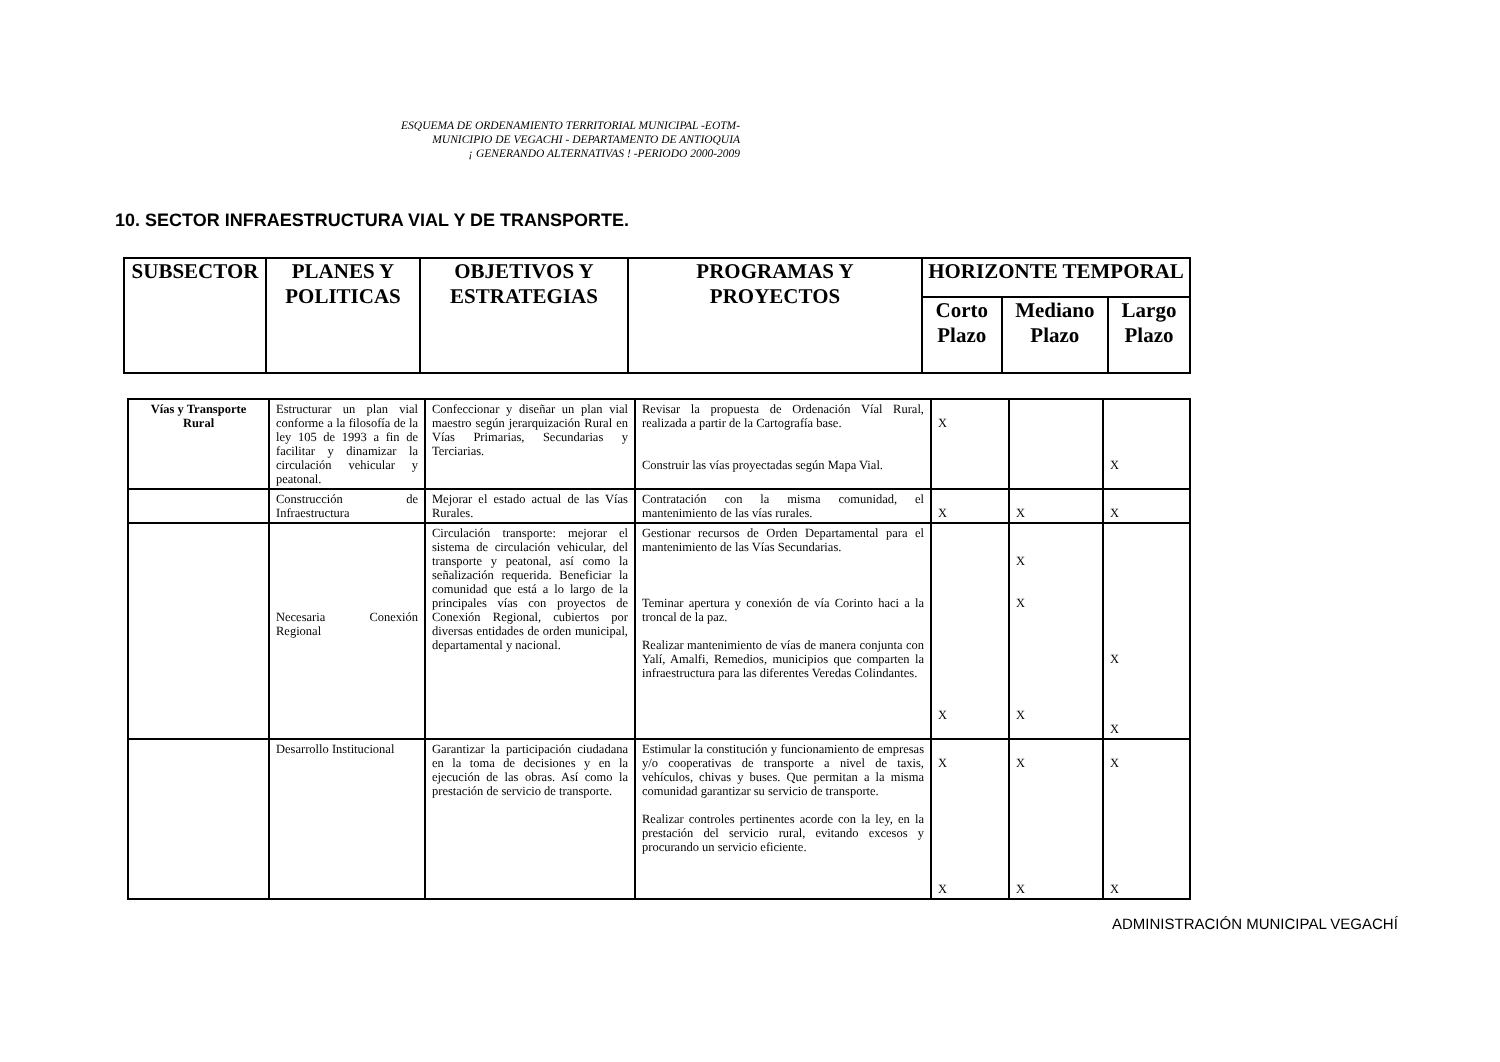ESQUEMA DE ORDENAMIENTO TERRITORIAL MUNICIPAL -EOTM-
MUNICIPIO DE VEGACHI - DEPARTAMENTO DE ANTIOQUIA
¡ GENERANDO ALTERNATIVAS ! -PERIODO 2000-2009
10. SECTOR INFRAESTRUCTURA VIAL Y DE TRANSPORTE.
| SUBSECTOR | PLANES Y POLITICAS | OBJETIVOS Y ESTRATEGIAS | PROGRAMAS Y PROYECTOS | HORIZONTE TEMPORAL | | |
| --- | --- | --- | --- | --- | --- | --- |
| | | | | Corto Plazo | Mediano Plazo | Largo Plazo |
| Vías y Transporte Rural | Estructurar un plan vial conforme a la filosofía de la ley 105 de 1993 a fin de facilitar y dinamizar la circulación vehicular y peatonal. | Confeccionar y diseñar un plan vial maestro según jerarquización Rural en Vías Primarias, Secundarias y Terciarias. | Revisar la propuesta de Ordenación Víal Rural, realizada a partir de la Cartografía base. Construir las vías proyectadas según Mapa Vial. | X | | X |
| | Construcción de Infraestructura | Mejorar el estado actual de las Vías Rurales. | Contratación con la misma comunidad, el mantenimiento de las vías rurales. | X | X | X |
| | Necesaria Conexión Regional | Circulación transporte: mejorar el sistema de circulación vehicular, del transporte y peatonal, así como la señalización requerida. Beneficiar la comunidad que está a lo largo de la principales vías con proyectos de Conexión Regional, cubiertos por diversas entidades de orden municipal, departamental y nacional. | Gestionar recursos de Orden Departamental para el mantenimiento de las Vías Secundarias. Teminar apertura y conexión de vía Corinto haci a la troncal de la paz. Realizar mantenimiento de vías de manera conjunta con Yalí, Amalfi, Remedios, municipios que comparten la infraestructura para las diferentes Veredas Colindantes. | X | X X X | X X |
| | Desarrollo Institucional | Garantizar la participación ciudadana en la toma de decisiones y en la ejecución de las obras. Así como la prestación de servicio de transporte. | Estimular la constitución y funcionamiento de empresas y/o cooperativas de transporte a nivel de taxis, vehículos, chivas y buses. Que permitan a la misma comunidad garantizar su servicio de transporte. Realizar controles pertinentes acorde con la ley, en la prestación del servicio rural, evitando excesos y procurando un servicio eficiente. | X X | X X | X X |
ADMINISTRACIÓN MUNICIPAL VEGACHÍ